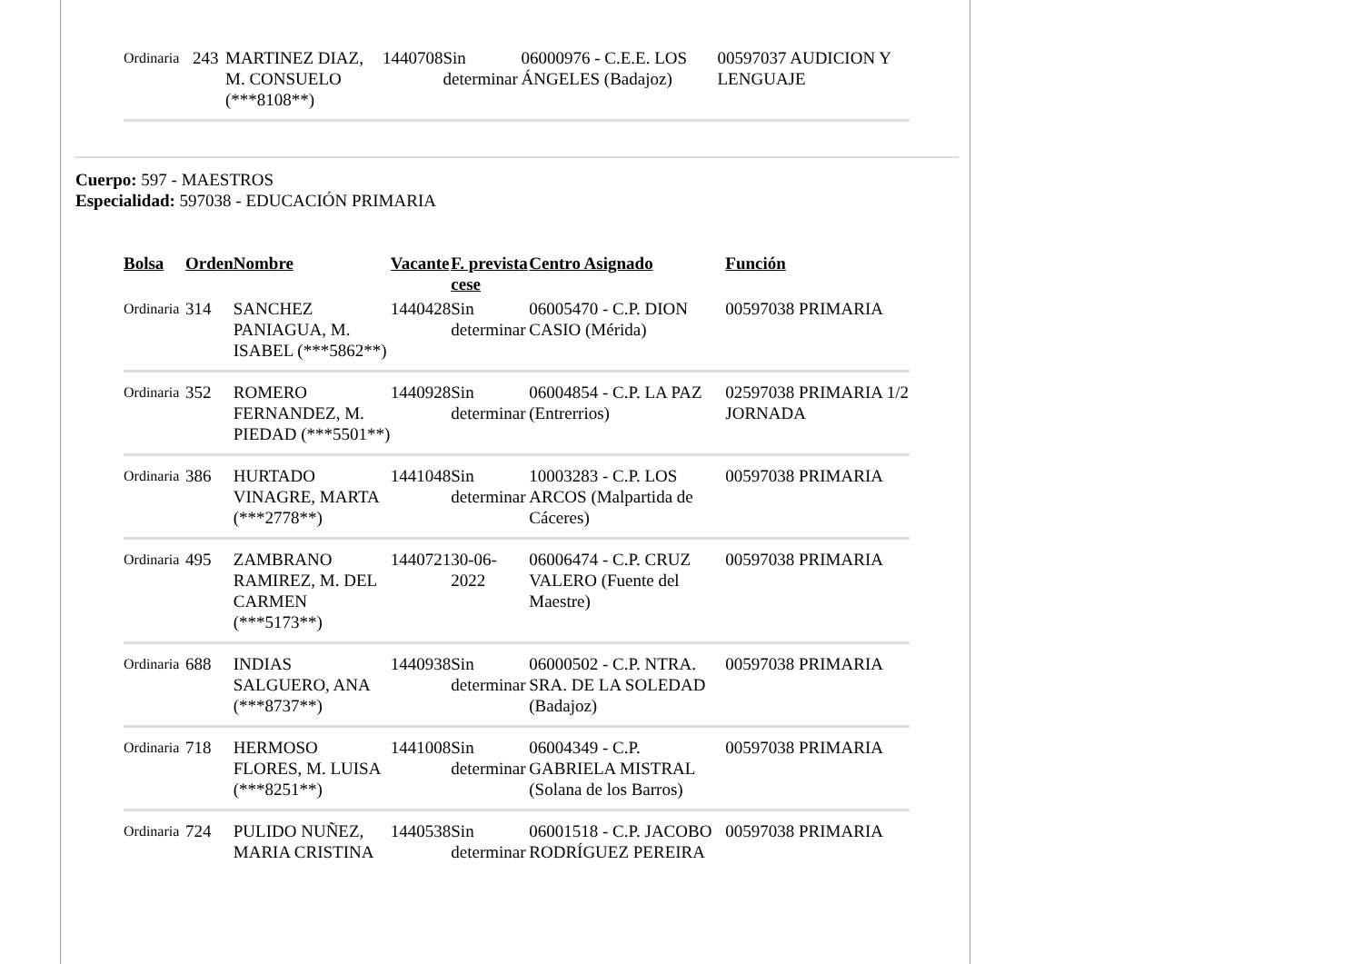| Ordinaria | 243 | MARTINEZ DIAZ, M. CONSUELO (***8108**) | 1440708 | Sin determinar | 06000976 - C.E.E. LOS ÁNGELES (Badajoz) | 00597037 AUDICION Y LENGUAJE |
Cuerpo: 597 - MAESTROS
Especialidad: 597038 - EDUCACIÓN PRIMARIA
| Bolsa | Orden | Nombre | Vacante | F. prevista cese | Centro Asignado | Función |
| --- | --- | --- | --- | --- | --- | --- |
| Ordinaria | 314 | SANCHEZ PANIAGUA, M. ISABEL (***5862**) | 1440428 | Sin determinar | 06005470 - C.P. DION CASIO (Mérida) | 00597038 PRIMARIA |
| Ordinaria | 352 | ROMERO FERNANDEZ, M. PIEDAD (***5501**) | 1440928 | Sin determinar | 06004854 - C.P. LA PAZ (Entrerrios) | 02597038 PRIMARIA 1/2 JORNADA |
| Ordinaria | 386 | HURTADO VINAGRE, MARTA (***2778**) | 1441048 | Sin determinar | 10003283 - C.P. LOS ARCOS (Malpartida de Cáceres) | 00597038 PRIMARIA |
| Ordinaria | 495 | ZAMBRANO RAMIREZ, M. DEL CARMEN (***5173**) | 1440721 | 30-06-2022 | 06006474 - C.P. CRUZ VALERO (Fuente del Maestre) | 00597038 PRIMARIA |
| Ordinaria | 688 | INDIAS SALGUERO, ANA (***8737**) | 1440938 | Sin determinar | 06000502 - C.P. NTRA. SRA. DE LA SOLEDAD (Badajoz) | 00597038 PRIMARIA |
| Ordinaria | 718 | HERMOSO FLORES, M. LUISA (***8251**) | 1441008 | Sin determinar | 06004349 - C.P. GABRIELA MISTRAL (Solana de los Barros) | 00597038 PRIMARIA |
| Ordinaria | 724 | PULIDO NUÑEZ, MARIA CRISTINA | 1440538 | Sin determinar | 06001518 - C.P. JACOBO RODRÍGUEZ PEREIRA | 00597038 PRIMARIA |